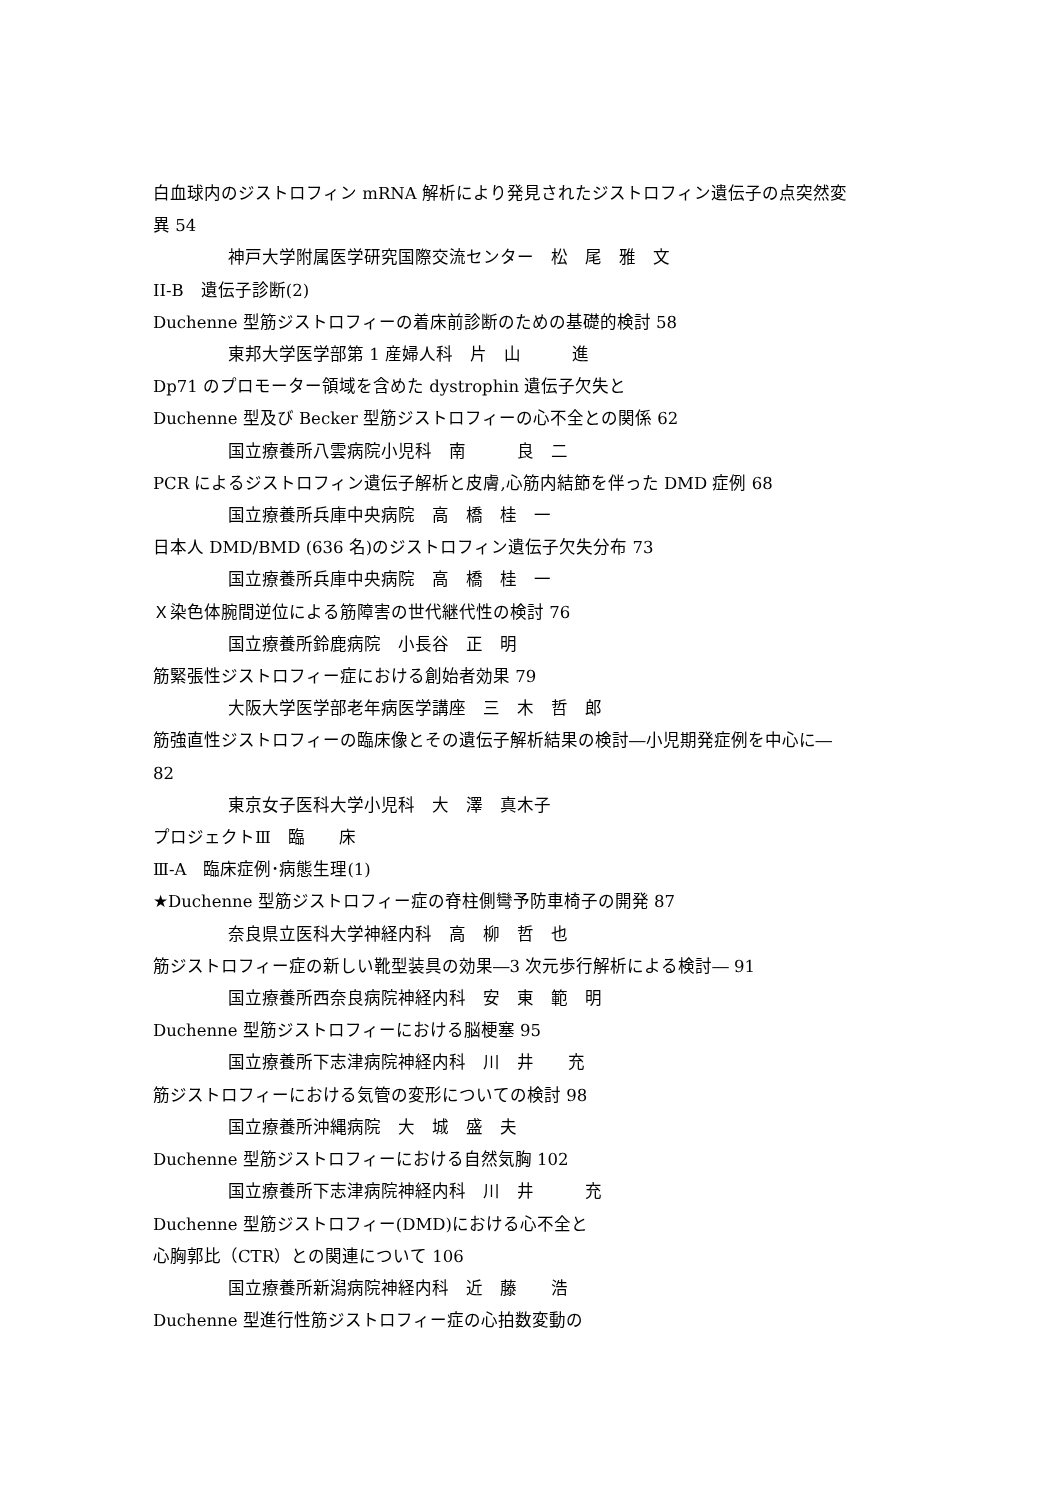白血球内のジストロフィン mRNA 解析により発見されたジストロフィン遺伝子の点突然変
異 54
神戸大学附属医学研究国際交流センター　松　尾　雅　文
II-B　遺伝子診断(2)
Duchenne 型筋ジストロフィーの着床前診断のための基礎的検討 58
東邦大学医学部第 1 産婦人科　片　山　　　進
Dp71 のプロモーター領域を含めた dystrophin 遺伝子欠失と
Duchenne 型及び Becker 型筋ジストロフィーの心不全との関係 62
国立療養所八雲病院小児科　南　　　良　二
PCR によるジストロフィン遺伝子解析と皮膚,心筋内結節を伴った DMD 症例 68
国立療養所兵庫中央病院　高　橋　桂　一
日本人 DMD/BMD (636 名)のジストロフィン遺伝子欠失分布 73
国立療養所兵庫中央病院　高　橋　桂　一
Ｘ染色体腕間逆位による筋障害の世代継代性の検討 76
国立療養所鈴鹿病院　小長谷　正　明
筋緊張性ジストロフィー症における創始者効果 79
大阪大学医学部老年病医学講座　三　木　哲　郎
筋強直性ジストロフィーの臨床像とその遺伝子解析結果の検討―小児期発症例を中心に―
82
東京女子医科大学小児科　大　澤　真木子
プロジェクトⅢ　臨　　床
Ⅲ-A　臨床症例･病態生理(1)
★Duchenne 型筋ジストロフィー症の脊柱側彎予防車椅子の開発 87
奈良県立医科大学神経内科　高　柳　哲　也
筋ジストロフィー症の新しい靴型装具の効果―3 次元歩行解析による検討― 91
国立療養所西奈良病院神経内科　安　東　範　明
Duchenne 型筋ジストロフィーにおける脳梗塞 95
国立療養所下志津病院神経内科　川　井　　充
筋ジストロフィーにおける気管の変形についての検討 98
国立療養所沖縄病院　大　城　盛　夫
Duchenne 型筋ジストロフィーにおける自然気胸 102
国立療養所下志津病院神経内科　川　井　　　充
Duchenne 型筋ジストロフィー(DMD)における心不全と
心胸郭比（CTR）との関連について 106
国立療養所新潟病院神経内科　近　藤　　浩
Duchenne 型進行性筋ジストロフィー症の心拍数変動の